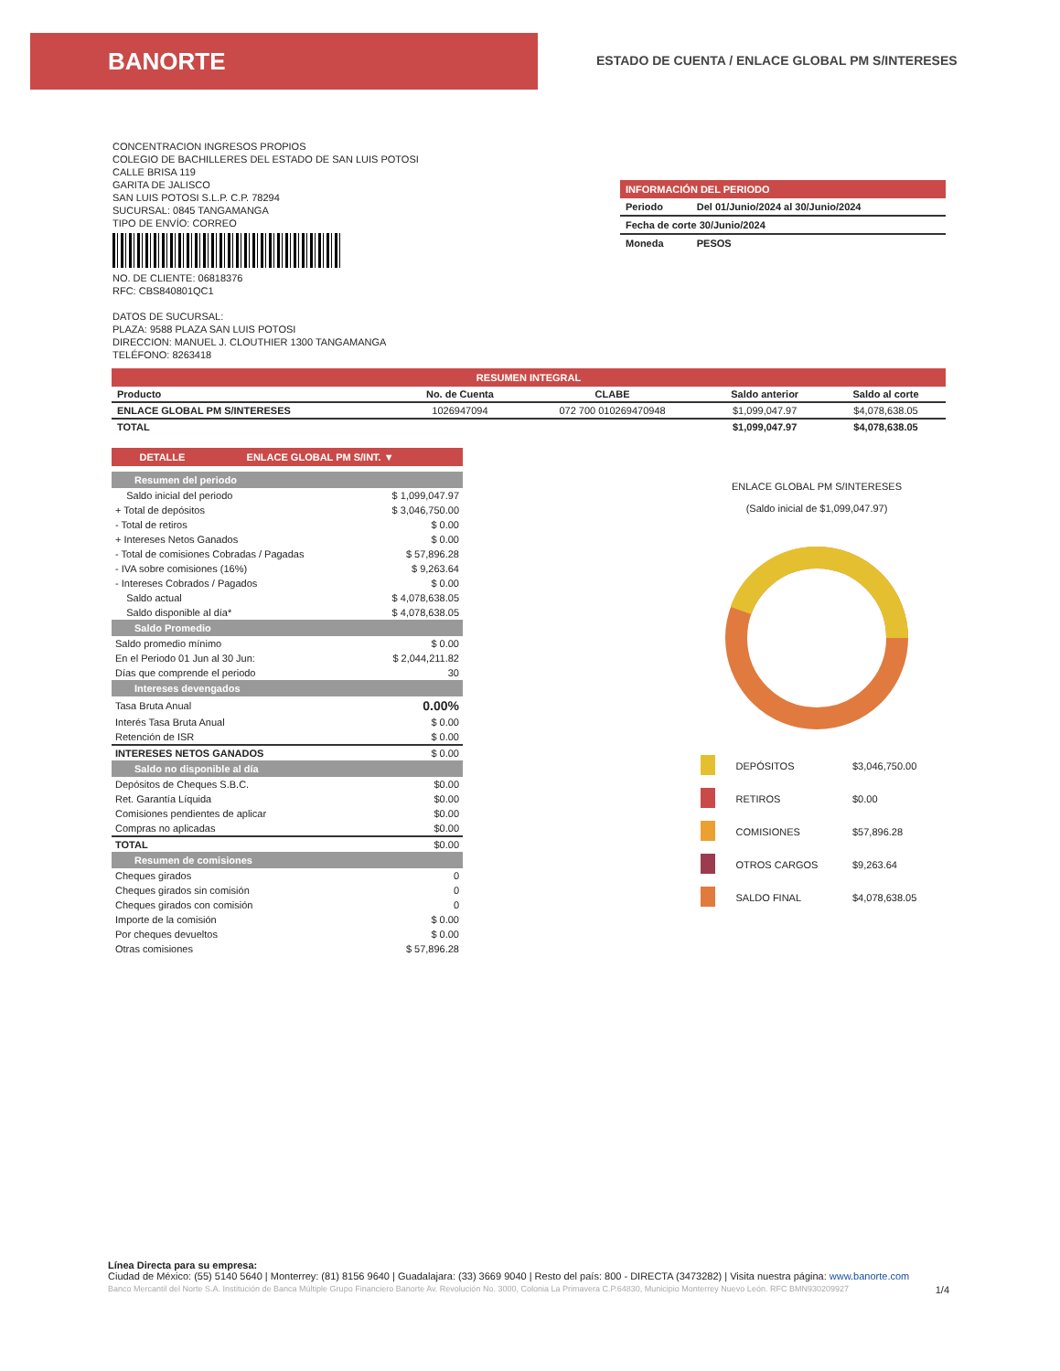BANORTE
ESTADO DE CUENTA / ENLACE GLOBAL PM S/INTERESES
CONCENTRACION INGRESOS PROPIOS
COLEGIO DE BACHILLERES DEL ESTADO DE SAN LUIS POTOSI
CALLE BRISA 119
GARITA DE JALISCO
SAN LUIS POTOSI S.L.P. C.P. 78294
SUCURSAL: 0845 TANGAMANGA
TIPO DE ENVÍO: CORREO
NO. DE CLIENTE: 06818376
RFC: CBS840801QC1
DATOS DE SUCURSAL:
PLAZA: 9588 PLAZA SAN LUIS POTOSI
DIRECCION: MANUEL J. CLOUTHIER 1300 TANGAMANGA
TELÉFONO: 8263418
INFORMACIÓN DEL PERIODO
| Periodo | Del 01/Junio/2024 al 30/Junio/2024 |
| Fecha de corte 30/Junio/2024 | |
| Moneda | PESOS |
RESUMEN INTEGRAL
| Producto | No. de Cuenta | CLABE | Saldo anterior | Saldo al corte |
| --- | --- | --- | --- | --- |
| ENLACE GLOBAL PM S/INTERESES | 1026947094 | 072 700 010269470948 | $1,099,047.97 | $4,078,638.05 |
| TOTAL | | | $1,099,047.97 | $4,078,638.05 |
DETALLE ENLACE GLOBAL PM S/INT. ▼
Resumen del periodo
| Saldo inicial del periodo | $ 1,099,047.97 |
| + Total de depósitos | $ 3,046,750.00 |
| - Total de retiros | $ 0.00 |
| + Intereses Netos Ganados | $ 0.00 |
| - Total de comisiones Cobradas / Pagadas | $ 57,896.28 |
| - IVA sobre comisiones (16%) | $ 9,263.64 |
| - Intereses Cobrados / Pagados | $ 0.00 |
| Saldo actual | $ 4,078,638.05 |
| Saldo disponible al día* | $ 4,078,638.05 |
Saldo Promedio
| Saldo promedio mínimo | $ 0.00 |
| En el Periodo 01 Jun al 30 Jun: | $ 2,044,211.82 |
| Días que comprende el periodo | 30 |
Intereses devengados
| Tasa Bruta Anual | 0.00% |
| Interés Tasa Bruta Anual | $ 0.00 |
| Retención de ISR | $ 0.00 |
| INTERESES NETOS GANADOS | $ 0.00 |
Saldo no disponible al día
| Depósitos de Cheques S.B.C. | $0.00 |
| Ret. Garantía Líquida | $0.00 |
| Comisiones pendientes de aplicar | $0.00 |
| Compras no aplicadas | $0.00 |
| TOTAL | $0.00 |
Resumen de comisiones
| Cheques girados | 0 |
| Cheques girados sin comisión | 0 |
| Cheques girados con comisión | 0 |
| Importe de la comisión | $ 0.00 |
| Por cheques devueltos | $ 0.00 |
| Otras comisiones | $ 57,896.28 |
ENLACE GLOBAL PM S/INTERESES
(Saldo inicial de $1,099,047.97)
| | DEPÓSITOS | $3,046,750.00 |
| | RETIROS | $0.00 |
| | COMISIONES | $57,896.28 |
| | OTROS CARGOS | $9,263.64 |
| | SALDO FINAL | $4,078,638.05 |
Línea Directa para su empresa:
Ciudad de México: (55) 5140 5640 | Monterrey: (81) 8156 9640 | Guadalajara: (33) 3669 9040 | Resto del país: 800 - DIRECTA (3473282) | Visita nuestra página: www.banorte.com
Banco Mercantil del Norte S.A. Institución de Banca Múltiple Grupo Financiero Banorte Av. Revolución No. 3000, Colonia La Primavera C.P.64830, Municipio Monterrey Nuevo León. RFC BMN930209927 1/4